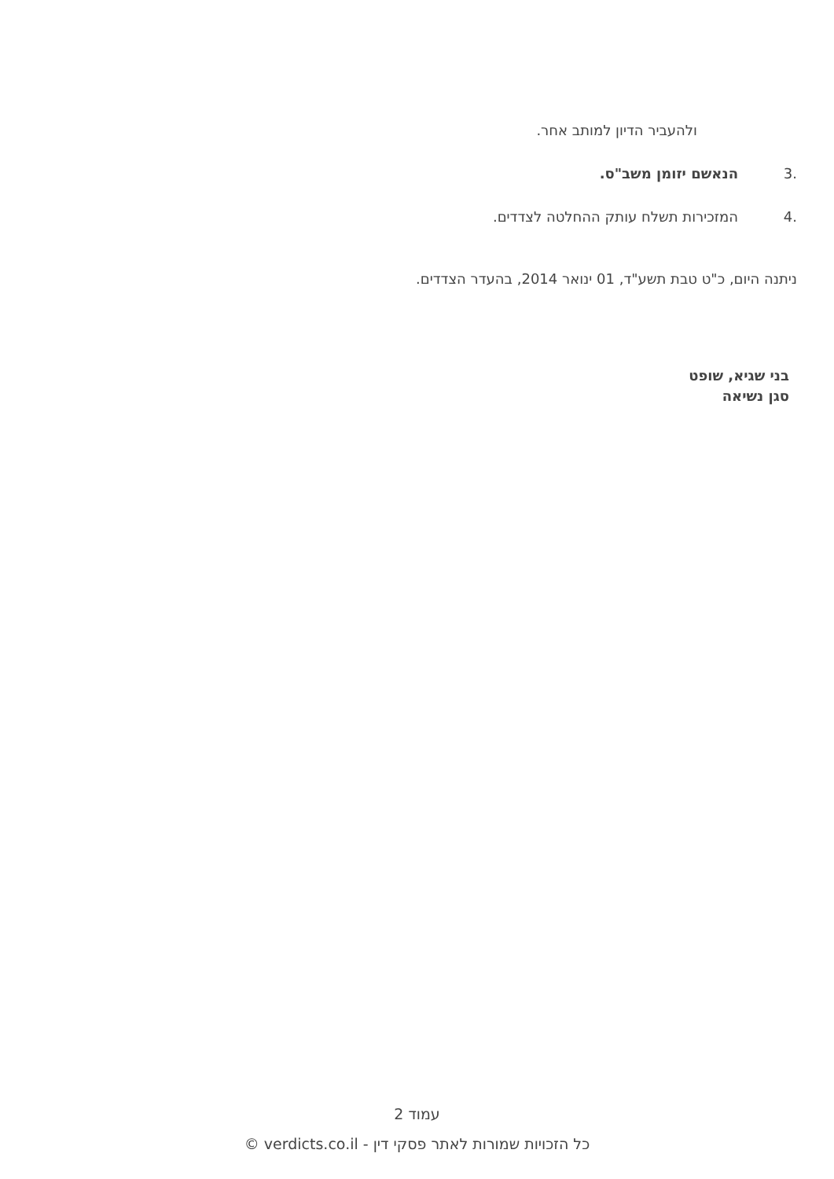ולהעביר הדיון למותב אחר.
3. הנאשם יזומן משב"ס.
4. המזכירות תשלח עותק ההחלטה לצדדים.
ניתנה היום, כ"ט טבת תשע"ד, 01 ינואר 2014, בהעדר הצדדים.
בני שגיא, שופט
סגן נשיאה
עמוד 2
כל הזכויות שמורות לאתר פסקי דין - verdicts.co.il ©